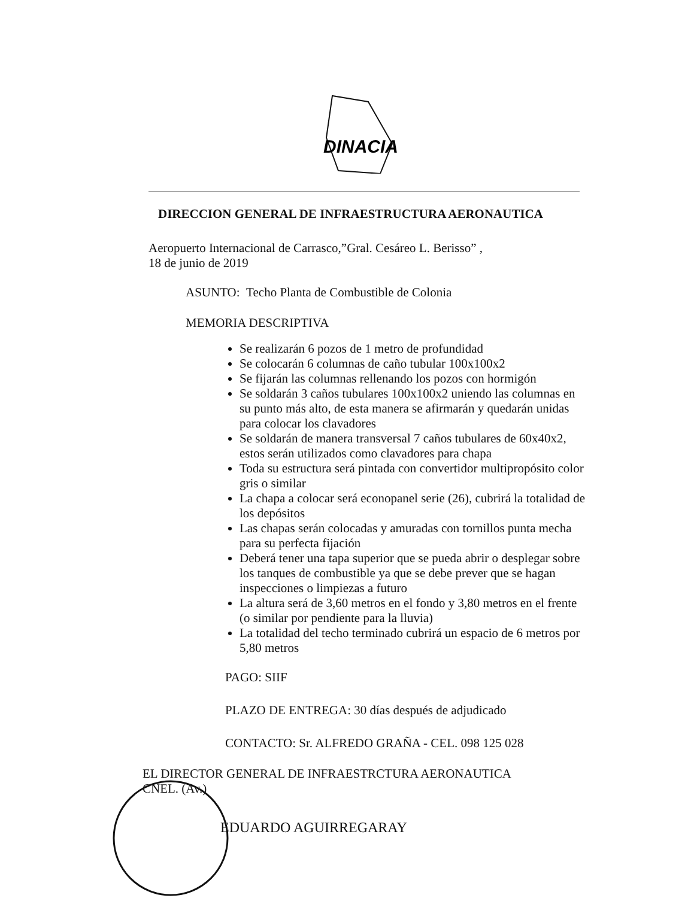DINACIA
DIRECCION GENERAL DE INFRAESTRUCTURA AERONAUTICA
Aeropuerto Internacional de Carrasco,”Gral. Cesáreo L. Berisso” ,
18 de junio de 2019
ASUNTO: Techo Planta de Combustible de Colonia
MEMORIA DESCRIPTIVA
Se realizarán 6 pozos de 1 metro de profundidad
Se colocarán 6 columnas de caño tubular 100x100x2
Se fijarán las columnas rellenando los pozos con hormigón
Se soldarán 3 caños tubulares 100x100x2 uniendo las columnas en su punto más alto, de esta manera se afirmarán y quedarán unidas para colocar los clavadores
Se soldarán de manera transversal 7 caños tubulares de 60x40x2, estos serán utilizados como clavadores para chapa
Toda su estructura será pintada con convertidor multipropósito color gris o similar
La chapa a colocar será econopanel serie (26), cubrirá la totalidad de los depósitos
Las chapas serán colocadas y amuradas con tornillos punta mecha para su perfecta fijación
Deberá tener una tapa superior que se pueda abrir o desplegar sobre los tanques de combustible ya que se debe prever que se hagan inspecciones o limpiezas a futuro
La altura será de 3,60 metros en el fondo y 3,80 metros en el frente (o similar por pendiente para la lluvia)
La totalidad del techo terminado cubrirá un espacio de 6 metros por 5,80 metros
PAGO: SIIF
PLAZO DE ENTREGA: 30 días después de adjudicado
CONTACTO: Sr. ALFREDO GRAÑA - CEL. 098 125 028
EL DIRECTOR GENERAL DE INFRAESTRCTURA AERONAUTICA
CNEL. (Av.)
EDUARDO AGUIRREGARAY